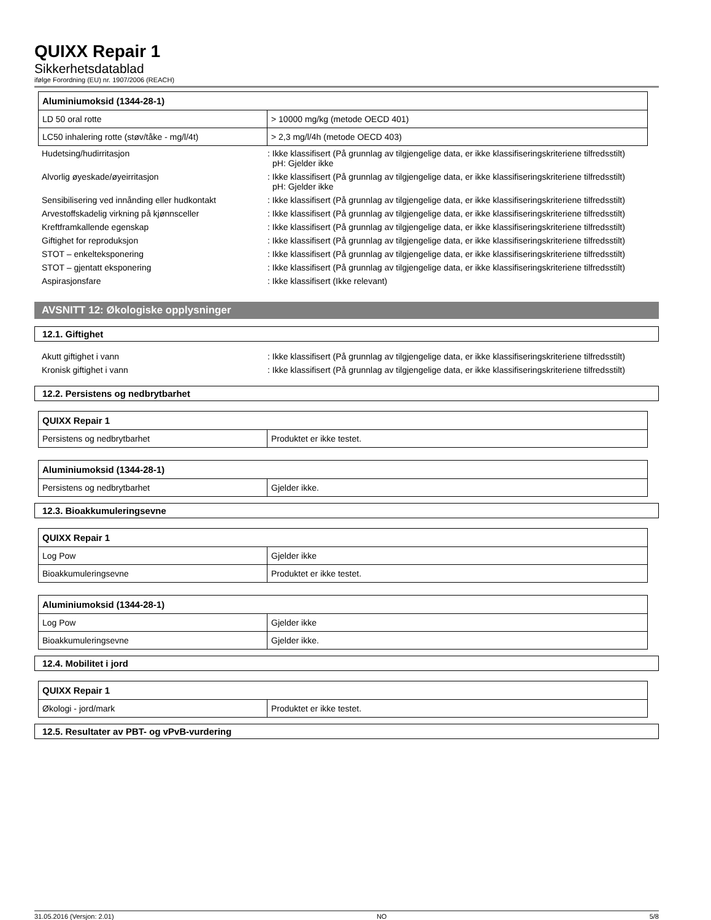QUIXX Repair 1
Sikkerhetsdatablad
ifølge Forordning (EU) nr. 1907/2006 (REACH)
| Aluminiumoksid (1344-28-1) | |
| --- | --- |
| LD 50 oral rotte | > 10000 mg/kg (metode OECD 401) |
| LC50 inhalering rotte (støv/tåke - mg/l/4t) | > 2,3 mg/l/4h (metode OECD 403) |
Hudetsing/hudirritasjon : Ikke klassifisert (På grunnlag av tilgjengelige data, er ikke klassifiseringskriteriene tilfredsstilt)
pH: Gjelder ikke
Alvorlig øyeskade/øyeirritasjon : Ikke klassifisert (På grunnlag av tilgjengelige data, er ikke klassifiseringskriteriene tilfredsstilt)
pH: Gjelder ikke
Sensibilisering ved innånding eller hudkontakt
: Ikke klassifisert (På grunnlag av tilgjengelige data, er ikke klassifiseringskriteriene tilfredsstilt)
Arvestoffskadelig virkning på kjønnsceller : Ikke klassifisert (På grunnlag av tilgjengelige data, er ikke klassifiseringskriteriene tilfredsstilt)
Kreftframkallende egenskap : Ikke klassifisert (På grunnlag av tilgjengelige data, er ikke klassifiseringskriteriene tilfredsstilt)
Giftighet for reproduksjon : Ikke klassifisert (På grunnlag av tilgjengelige data, er ikke klassifiseringskriteriene tilfredsstilt)
STOT – enkelteksponering : Ikke klassifisert (På grunnlag av tilgjengelige data, er ikke klassifiseringskriteriene tilfredsstilt)
STOT – gjentatt eksponering : Ikke klassifisert (På grunnlag av tilgjengelige data, er ikke klassifiseringskriteriene tilfredsstilt)
Aspirasjonsfare : Ikke klassifisert (Ikke relevant)
AVSNITT 12: Økologiske opplysninger
12.1. Giftighet
Akutt giftighet i vann : Ikke klassifisert (På grunnlag av tilgjengelige data, er ikke klassifiseringskriteriene tilfredsstilt)
Kronisk giftighet i vann : Ikke klassifisert (På grunnlag av tilgjengelige data, er ikke klassifiseringskriteriene tilfredsstilt)
12.2. Persistens og nedbrytbarhet
| QUIXX Repair 1 | |
| --- | --- |
| Persistens og nedbrytbarhet | Produktet er ikke testet. |
| Aluminiumoksid (1344-28-1) | |
| --- | --- |
| Persistens og nedbrytbarhet | Gjelder ikke. |
12.3. Bioakkumuleringsevne
| QUIXX Repair 1 | |
| --- | --- |
| Log Pow | Gjelder ikke |
| Bioakkumuleringsevne | Produktet er ikke testet. |
| Aluminiumoksid (1344-28-1) | |
| --- | --- |
| Log Pow | Gjelder ikke |
| Bioakkumuleringsevne | Gjelder ikke. |
12.4. Mobilitet i jord
| QUIXX Repair 1 | |
| --- | --- |
| Økologi - jord/mark | Produktet er ikke testet. |
12.5. Resultater av PBT- og vPvB-vurdering
31.05.2016 (Versjon: 2.01) NO 5/8